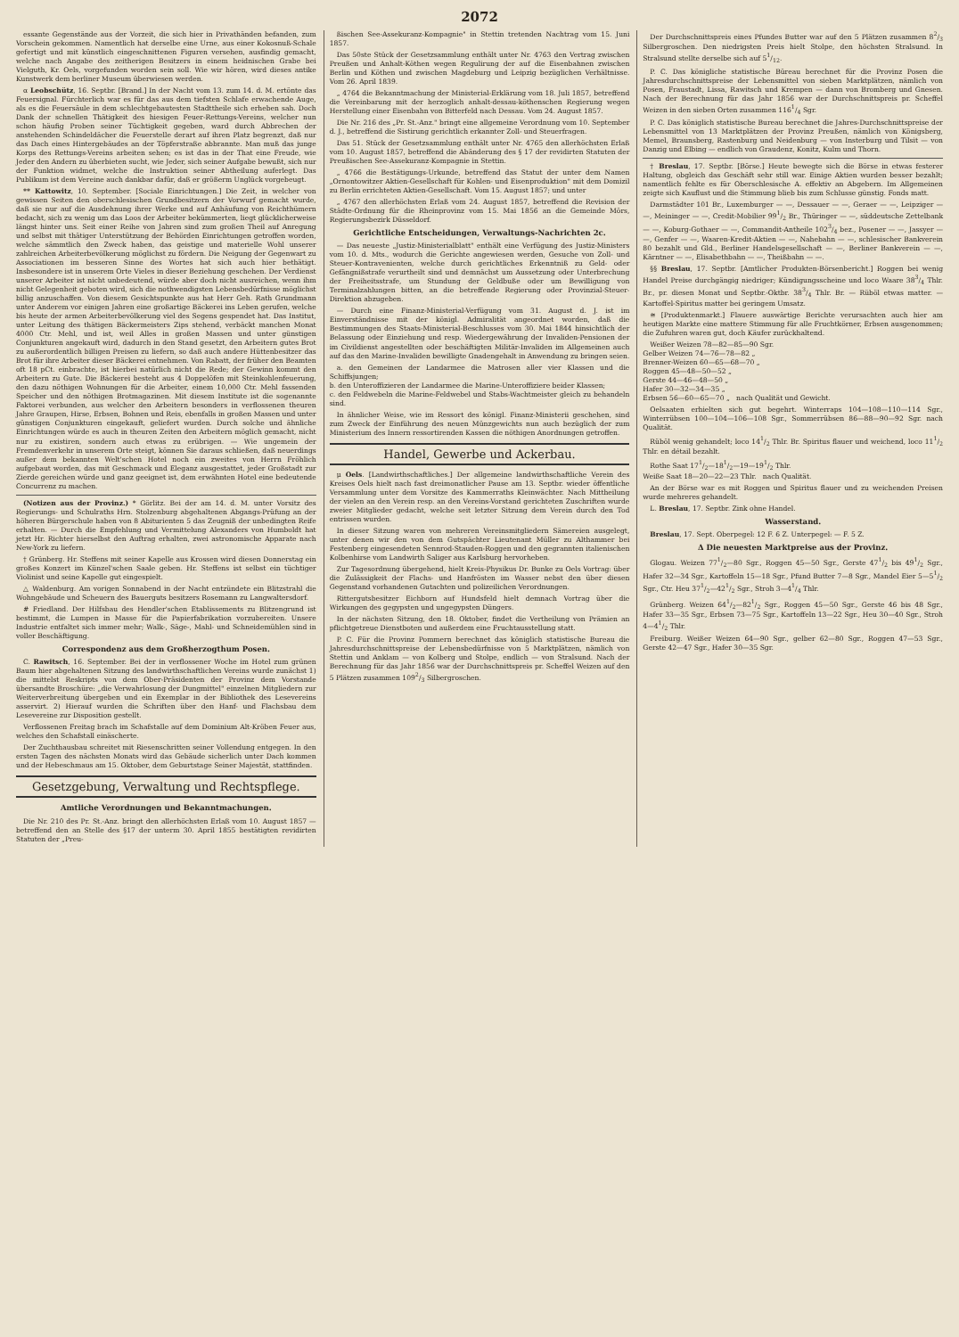2072
essante Gegenstände aus der Vorzeit, die sich hier in Privathänden befanden, zum Vorschein gekommen. Namentlich hat derselbe eine Urne, aus einer Kokosnuß-Schale gefertigt und mit künstlich eingeschnittenen Figuren versehen, ausfindig gemacht, welche nach Angabe des zeitherigen Besitzers in einem heidnischen Grabe bei Vielguth, Kr. Oels, vorgefunden worden sein soll. Wie wir hören, wird dieses antike Kunstwerk dem berliner Museum überwiesen werden.
α Leobschütz, 16. Septbr. [Brand.] In der Nacht vom 13. zum 14. d. M. ertönte das Feuersignal. Fürchterlich war es für das aus dem tiefsten Schlafe erwachende Auge, als es die Feuersäule in dem schlechtgebautesten Stadttheile sich erheben sah. Doch Dank der schnellen Thätigkeit des hiesigen Feuer-Rettungs-Vereins, welcher nun schon häufig Proben seiner Tüchtigkeit gegeben, ward durch Abbrechen der anstehenden Schindeldächer die Feuerstelle derart auf ihren Platz begrenzt, daß nur das Dach eines Hintergebäudes an der Töpferstraße abbrannte. Man muß das junge Korps des Rettungs-Vereins arbeiten sehen; es ist das in der That eine Freude, wie Jeder den Andern zu überbieten sucht, wie Jeder, sich seiner Aufgabe bewußt, sich nur der Funktion widmet, welche die Instruktion seiner Abtheilung auferlegt. Das Publikum ist dem Vereine auch dankbar dafür, daß er größerm Unglück vorgebeugt.
** Kattowitz, 10. September. [Sociale Einrichtungen.] Die Zeit, in welcher von gewissen Seiten den oberschlesischen Grundbesitzern der Vorwurf gemacht wurde, daß sie nur auf die Ausdehnung ihrer Werke und auf Anhäufung von Reichthümern bedacht, sich zu wenig um das Loos der Arbeiter bekümmerten, liegt glücklicherweise längst hinter uns. Seit einer Reihe von Jahren sind zum großen Theil auf Anregung und selbst mit thätiger Unterstützung der Behörden Einrichtungen getroffen worden, welche sämmtlich den Zweck haben, das geistige und materielle Wohl unserer zahlreichen Arbeiterbevölkerung möglichst zu fördern. Die Neigung der Gegenwart zu Associationen im besseren Sinne des Wortes hat sich auch hier bethätigt. Insbesondere ist in unserem Orte Vieles in dieser Beziehung geschehen. Der Verdienst unserer Arbeiter ist nicht unbedeutend, würde aber doch nicht ausreichen, wenn ihm nicht Gelegenheit geboten wird, sich die nothwendigsten Lebensbedürfnisse möglichst billig anzuschaffen. Von diesem Gesichtspunkte aus hat Herr Geh. Rath Grundmann unter Anderem vor einigen Jahren eine großartige Bäckerei ins Leben gerufen, welche bis heute der armen Arbeiterbevölkerung viel des Segens gespendet hat. Das Institut, unter Leitung des thätigen Bäckermeisters Zips stehend, verbäckt manchen Monat 4000 Ctr. Mehl, und ist, weil Alles in großen Massen und unter günstigen Conjunkturen angekauft wird, dadurch in den Stand gesetzt, den Arbeitern gutes Brot zu außerordentlich billigen Preisen zu liefern, so daß auch andere Hüttenbesitzer das Brot für ihre Arbeiter dieser Bäckerei entnehmen. Von Rabatt, der früher den Beamten oft 18 pCt. einbrachte, ist hierbei natürlich nicht die Rede; der Gewinn kommt den Arbeitern zu Gute. Die Bäckerei besteht aus 4 Doppelöfen mit Steinkohlenfeuerung, den dazu nöthigen Wohnungen für die Arbeiter, einem 10,000 Ctr. Mehl fassenden Speicher und den nöthigen Brotmagazinen. Mit diesem Institute ist die sogenannte Faktorei verbunden, aus welcher den Arbeitern besonders in verflossenen theuren Jahre Graupen, Hirse, Erbsen, Bohnen und Reis, ebenfalls in großen Massen und unter günstigen Conjunkturen eingekauft, geliefert wurden. Durch solche und ähnliche Einrichtungen würde es auch in theuren Zeiten den Arbeitern möglich gemacht, nicht nur zu existiren, sondern auch etwas zu erübrigen. — Wie ungemein der Fremdenverkehr in unserem Orte steigt, können Sie daraus schließen, daß neuerdings außer dem bekannten Welt'schen Hotel noch ein zweites von Herrn Fröhlich aufgebaut worden, das mit Geschmack und Eleganz ausgestattet, jeder Großstadt zur Zierde gereichen würde und ganz geeignet ist, dem erwähnten Hotel eine bedeutende Concurrenz zu machen.
(Notizen aus der Provinz.) * Görlitz. Bei der am 14. d. M. unter Vorsitz des Regierungs- und Schulraths Hrn. Stolzenburg abgehaltenen Abgangs-Prüfung an der höheren Bürgerschule haben von 8 Abiturienten 5 das Zeugniß der unbedingten Reife erhalten. — Durch die Empfehlung und Vermittelung Alexanders von Humboldt hat jetzt Hr. Richter hierselbst den Auftrag erhalten, zwei astronomische Apparate nach New-York zu liefern.
† Grünberg. Hr. Steffens mit seiner Kapelle aus Krossen wird diesen Donnerstag ein großes Konzert im Künzel'schen Saale geben. Hr. Steffens ist selbst ein tüchtiger Violinist und seine Kapelle gut eingespielt.
△ Waldenburg. Am vorigen Sonnabend in der Nacht entzündete ein Blitzstrahl die Wohngebäude und Scheuern des Bauerguts besitzers Rosemann zu Langwaltersdorf.
# Friedland. Der Hilfsbau des Hendler'schen Etablissements zu Blitzengrund ist bestimmt, die Lumpen in Masse für die Papierfabrikation vorzubereiten. Unsere Industrie entfaltet sich immer mehr; Walk-, Säge-, Mahl- und Schneidemühlen sind in voller Beschäftigung.
Correspondenz aus dem Großherzogthum Posen.
C. Rawitsch, 16. September. Bei der in verflossener Woche im Hotel zum grünen Baum hier abgehaltenen Sitzung des landwirthschaftlichen Vereins wurde zunächst 1) die mittelst Reskripts von dem Ober-Präsidenten der Provinz dem Vorstande übersandte Broschüre: „die Verwahrlosung der Dungmittel" einzelnen Mitgliedern zur Weiterverbreitung übergeben und ein Exemplar in der Bibliothek des Lesevereins asservirt. 2) Hierauf wurden die Schriften über den Hanf- und Flachsbau dem Lesevereine zur Disposition gestellt.
Verflossenen Freitag brach im Schafstalle auf dem Dominium Alt-Kröben Feuer aus, welches den Schafstall einäscherte.
Der Zuchthausbau schreitet mit Riesenschritten seiner Vollendung entgegen. In den ersten Tagen des nächsten Monats wird das Gebäude sicherlich unter Dach kommen und der Hebeschmaus am 15. Oktober, dem Geburtstage Seiner Majestät, stattfinden.
Gesetzgebung, Verwaltung und Rechtspflege.
Amtliche Verordnungen und Bekanntmachungen.
Die Nr. 210 des Pr. St.-Anz. bringt den allerhöchsten Erlaß vom 10. August 1857 — betreffend den an Stelle des §17 der unterm 30. April 1855 bestätigten revidirten Statuten der „Preu-
ßischen See-Assekuranz-Kompagnie" in Stettin tretenden Nachtrag vom 15. Juni 1857.
Das 50ste Stück der Gesetzsammlung enthält unter Nr. 4763 den Vertrag zwischen Preußen und Anhalt-Köthen wegen Regulirung der auf die Eisenbahnen zwischen Berlin und Köthen und zwischen Magdeburg und Leipzig bezüglichen Verhältnisse. Vom 26. April 1839.
„ 4764 die Bekanntmachung der Ministerial-Erklärung vom 18. Juli 1857, betreffend die Vereinbarung mit der herzoglich anhalt-dessau-köthenschen Regierung wegen Herstellung einer Eisenbahn von Bitterfeld nach Dessau. Vom 24. August 1857.
Die Nr. 216 des „Pr. St.-Anz." bringt eine allgemeine Verordnung vom 10. September d. J., betreffend die Sistirung gerichtlich erkannter Zoll- und Steuerfragen.
Das 51. Stück der Gesetzsammlung enthält unter Nr. 4765 den allerhöchsten Erlaß vom 10. August 1857, betreffend die Abänderung des § 17 der revidirten Statuten der Preußischen See-Assekuranz-Kompagnie in Stettin.
„ 4766 die Bestätigungs-Urkunde, betreffend das Statut der unter dem Namen „Ornontowitzer Aktien-Gesellschaft für Kohlen- und Eisenproduktion" mit dem Domizil zu Berlin errichteten Aktien-Gesellschaft. Vom 15. August 1857; und unter
„ 4767 den allerhöchsten Erlaß vom 24. August 1857, betreffend die Revision der Städte-Ordnung für die Rheinprovinz vom 15. Mai 1856 an die Gemeinde Mörs, Regierungsbezirk Düsseldorf.
Gerichtliche Entscheidungen, Verwaltungs-Nachrichten 2c.
— Das neueste „Justiz-Ministerialblatt" enthält eine Verfügung des Justiz-Ministers vom 10. d. Mts., wodurch die Gerichte angewiesen werden, Gesuche von Zoll- und Steuer-Kontravenienten, welche durch gerichtliches Erkenntniß zu Geld- oder Gefängnißstrafe verurtheilt sind und demnächst um Aussetzung oder Unterbrechung der Freiheitsstrafe, um Stundung der Geldbuße oder um Bewilligung von Terminalzahlungen bitten, an die betreffende Regierung oder Provinzial-Steuer-Direktion abzugeben.
— Durch eine Finanz-Ministerial-Verfügung vom 31. August d. J. ist im Einverständnisse mit der königl. Admiralität angeordnet worden, daß die Bestimmungen des Staats-Ministerial-Beschlusses vom 30. Mai 1844 hinsichtlich der Belassung oder Einziehung und resp. Wiedergewährung der Invaliden-Pensionen der im Civildienst angestellten oder beschäftigten Militär-Invaliden im Allgemeinen auch auf das den Marine-Invaliden bewilligte Gnadengehalt in Anwendung zu bringen seien.
a. den Gemeinen der Landarmee die Matrosen aller vier Klassen und die Schiffsjungen;
b. den Unteroffizieren der Landarmee die Marine-Unteroffiziere beider Klassen;
c. den Feldwebeln die Marine-Feldwebel und Stabs-Wachtmeister gleich zu behandeln sind.
In ähnlicher Weise, wie im Ressort des königl. Finanz-Ministerii geschehen, sind zum Zweck der Einführung des neuen Münzgewichts nun auch bezüglich der zum Ministerium des Innern ressortirenden Kassen die nöthigen Anordnungen getroffen.
Handel, Gewerbe und Ackerbau.
μ Oels. [Landwirthschaftliches.] Der allgemeine landwirthschaftliche Verein des Kreises Oels hielt nach fast dreimonatlicher Pause am 13. Septbr. wieder öffentliche Versammlung unter dem Vorsitze des Kammerraths Kleinwächter. Nach Mittheilung der vielen an den Verein resp. an den Vereins-Vorstand gerichteten Zuschriften wurde zweier Mitglieder gedacht, welche seit letzter Sitzung dem Verein durch den Tod entrissen wurden.
In dieser Sitzung waren von mehreren Vereinsmitgliedern Sämereien ausgelegt, unter denen wir den von dem Gutspächter Lieutenant Müller zu Althammer bei Festenberg eingesendeten Sennrod-Stauden-Roggen und den gegrannten italienischen Kolbenhirse vom Landwirth Saliger aus Karlsburg hervorheben.
Zur Tagesordnung übergehend, hielt Kreis-Physikus Dr. Bunke zu Oels Vortrag: über die Zulässigkeit der Flachs- und Hanfrösten im Wasser nebst den über diesen Gegenstand vorhandenen Gutachten und polizeilichen Verordnungen.
Rittergutsbesitzer Eichborn auf Hundsfeld hielt demnach Vortrag über die Wirkungen des gegypsten und ungegypsten Düngers.
In der nächsten Sitzung, den 18. Oktober, findet die Vertheilung von Prämien an pflichtgetreue Dienstboten und außerdem eine Fruchtausstellung statt.
P. C. Für die Provinz Pommern berechnet das königlich statistische Bureau die Jahresdurchschnittspreise der Lebensbedürfnisse von 5 Marktplätzen, nämlich von Stettin und Anklam — von Kolberg und Stolpe, endlich — von Stralsund. Nach der Berechnung für das Jahr 1856 war der Durchschnittspreis pr. Scheffel Weizen auf den 5 Plätzen zusammen 1092/3 Silbergroschen.
Der Durchschnittspreis eines Pfundes Butter war auf den 5 Plätzen zusammen 82/3 Silbergroschen. Den niedrigsten Preis hielt Stolpe, den höchsten Stralsund. In Stralsund stellte derselbe sich auf 51/12.
P. C. Das königliche statistische Büreau berechnet für die Provinz Posen die Jahresdurchschnittspreise der Lebensmittel von sieben Marktplätzen, nämlich von Posen, Fraustadt, Lissa, Rawitsch und Krempen — dann von Bromberg und Gnesen. Nach der Berechnung für das Jahr 1856 war der Durchschnittspreis pr. Scheffel Weizen in den sieben Orten zusammen 1161/4 Sgr.
P. C. Das königlich statistische Bureau berechnet die Jahres-Durchschnittspreise der Lebensmittel von 13 Marktplätzen der Provinz Preußen, nämlich von Königsberg, Memel, Braunsberg, Rastenburg und Neidenburg — von Insterburg und Tilsit — von Danzig und Elbing — endlich von Graudenz, Konitz, Kulm und Thorn.
† Breslau, 17. Septbr. [Börse.] Heute bewegte sich die Börse in etwas festerer Haltung, obgleich das Geschäft sehr still war. Einige Aktien wurden besser bezahlt; namentlich fehlte es für Oberschlesische A. effektiv an Abgebern. Im Allgemeinen zeigte sich Kauflust und die Stimmung blieb bis zum Schlusse günstig. Fonds matt.
Darmstädter 101 Br., Luxemburger — —, Dessauer — —, Geraer — —, Leipziger — —, Meininger — —, Credit-Mobilier 991/2 Br., Thüringer — —, süddeutsche Zettelbank — —, Koburg-Gothaer — —, Commandit-Antheile 1023/4 bez., Posener — —, Jassyer — —, Genfer — —, Waaren-Kredit-Aktien — —, Nahebahn — —, schlesischer Bankverein 80 bezahlt und Gld., Berliner Handelsgesellschaft — —, Berliner Bankverein — —, Kärntner — —, Elisabethbahn — —, Theißbahn — —.
§§ Breslau, 17. Septbr. [Amtlicher Produkten-Börsenbericht.] Roggen bei wenig Handel Preise durchgängig niedriger; Kündigungsscheine und loco Waare 383/4 Thlr. Br., pr. diesen Monat und Septbr.-Oktbr. 383/4 Thlr. Br. — Rüböl etwas matter. — Kartoffel-Spiritus matter bei geringem Umsatz.
≅ [Produktenmarkt.] Flauere auswärtige Berichte verursachten auch hier am heutigen Markte eine mattere Stimmung für alle Fruchtkörner, Erbsen ausgenommen; die Zufuhren waren gut, doch Käufer zurückhaltend.
Weißer Weizen 78—82—85—90 Sgr.
Gelber Weizen 74—76—78—82 „
Brenner-Weizen 60—65—68—70 „
Roggen 45—48—50—52 „
Gerste 44—46—48—50 „
Hafer 30—32—34—35 „
Erbsen 56—60—65—70 „ nach Qualität und Gewicht.
Oelsaaten erhielten sich gut begehrt. Winterraps 104—108—110—114 Sgr., Winterrübsen 100—104—106—108 Sgr., Sommerrübsen 86—88—90—92 Sgr. nach Qualität.
Rüböl wenig gehandelt; loco 141/2 Thlr. Br. Spiritus flauer und weichend, loco 111/2 Thlr. en détail bezahlt.
Rothe Saat 171/2—181/2—19—191/2 Thlr.
Weiße Saat 18—20—22—23 Thlr. nach Qualität.
An der Börse war es mit Roggen und Spiritus flauer und zu weichenden Preisen wurde mehreres gehandelt.
L. Breslau, 17. Septbr. Zink ohne Handel.
Wasserstand.
Breslau, 17. Sept. Oberpegel: 12 F. 6 Z. Unterpegel: — F. 5 Z.
Δ Die neuesten Marktpreise aus der Provinz.
Glogau. Weizen 771/2—80 Sgr., Roggen 45—50 Sgr., Gerste 471/2 bis 491/2 Sgr., Hafer 32—34 Sgr., Kartoffeln 15—18 Sgr., Pfund Butter 7—8 Sgr., Mandel Eier 5—51/2 Sgr., Ctr. Heu 371/2—421/2 Sgr., Stroh 3—41/4 Thlr.
Grünberg. Weizen 641/2—821/2 Sgr., Roggen 45—50 Sgr., Gerste 46 bis 48 Sgr., Hafer 33—35 Sgr., Erbsen 73—75 Sgr., Kartoffeln 13—22 Sgr., Heu 30—40 Sgr., Stroh 4—41/2 Thlr.
Freiburg. Weißer Weizen 64—90 Sgr., gelber 62—80 Sgr., Roggen 47—53 Sgr., Gerste 42—47 Sgr., Hafer 30—35 Sgr.